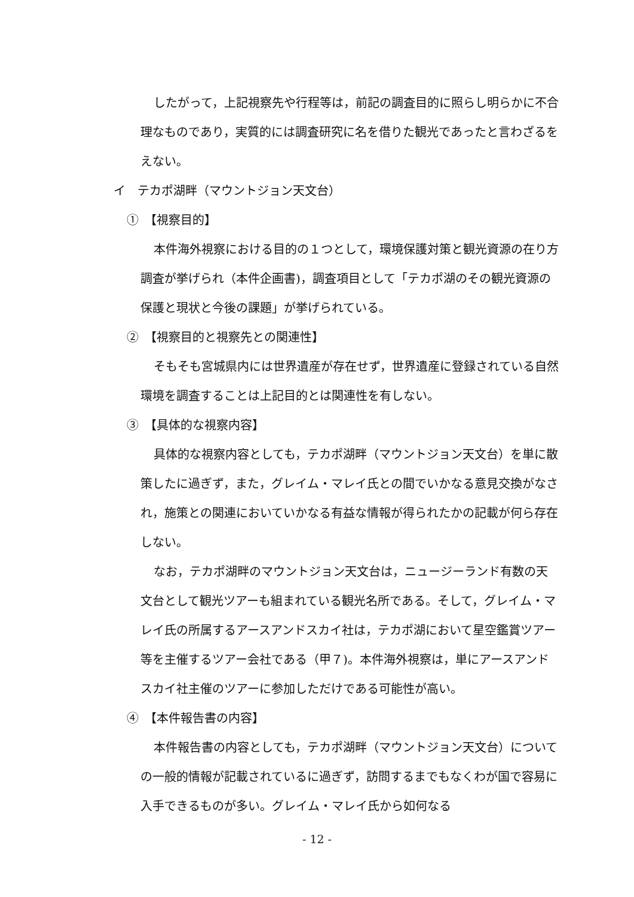したがって，上記視察先や行程等は，前記の調査目的に照らし明らかに不合理なものであり，実質的には調査研究に名を借りた観光であったと言わざるをえない。
イ　テカポ湖畔（マウントジョン天文台）
①　【視察目的】
本件海外視察における目的の１つとして，環境保護対策と観光資源の在り方調査が挙げられ（本件企画書)，調査項目として「テカポ湖のその観光資源の保護と現状と今後の課題」が挙げられている。
②　【視察目的と視察先との関連性】
そもそも宮城県内には世界遺産が存在せず，世界遺産に登録されている自然環境を調査することは上記目的とは関連性を有しない。
③　【具体的な視察内容】
具体的な視察内容としても，テカポ湖畔（マウントジョン天文台）を単に散策したに過ぎず，また，グレイム・マレイ氏との間でいかなる意見交換がなされ，施策との関連においていかなる有益な情報が得られたかの記載が何ら存在しない。
なお，テカポ湖畔のマウントジョン天文台は，ニュージーランド有数の天文台として観光ツアーも組まれている観光名所である。そして，グレイム・マレイ氏の所属するアースアンドスカイ社は，テカポ湖において星空鑑賞ツアー等を主催するツアー会社である（甲７)。本件海外視察は，単にアースアンドスカイ社主催のツアーに参加しただけである可能性が高い。
④　【本件報告書の内容】
本件報告書の内容としても，テカポ湖畔（マウントジョン天文台）についての一般的情報が記載されているに過ぎず，訪問するまでもなくわが国で容易に入手できるものが多い。グレイム・マレイ氏から如何なる
- 12 -